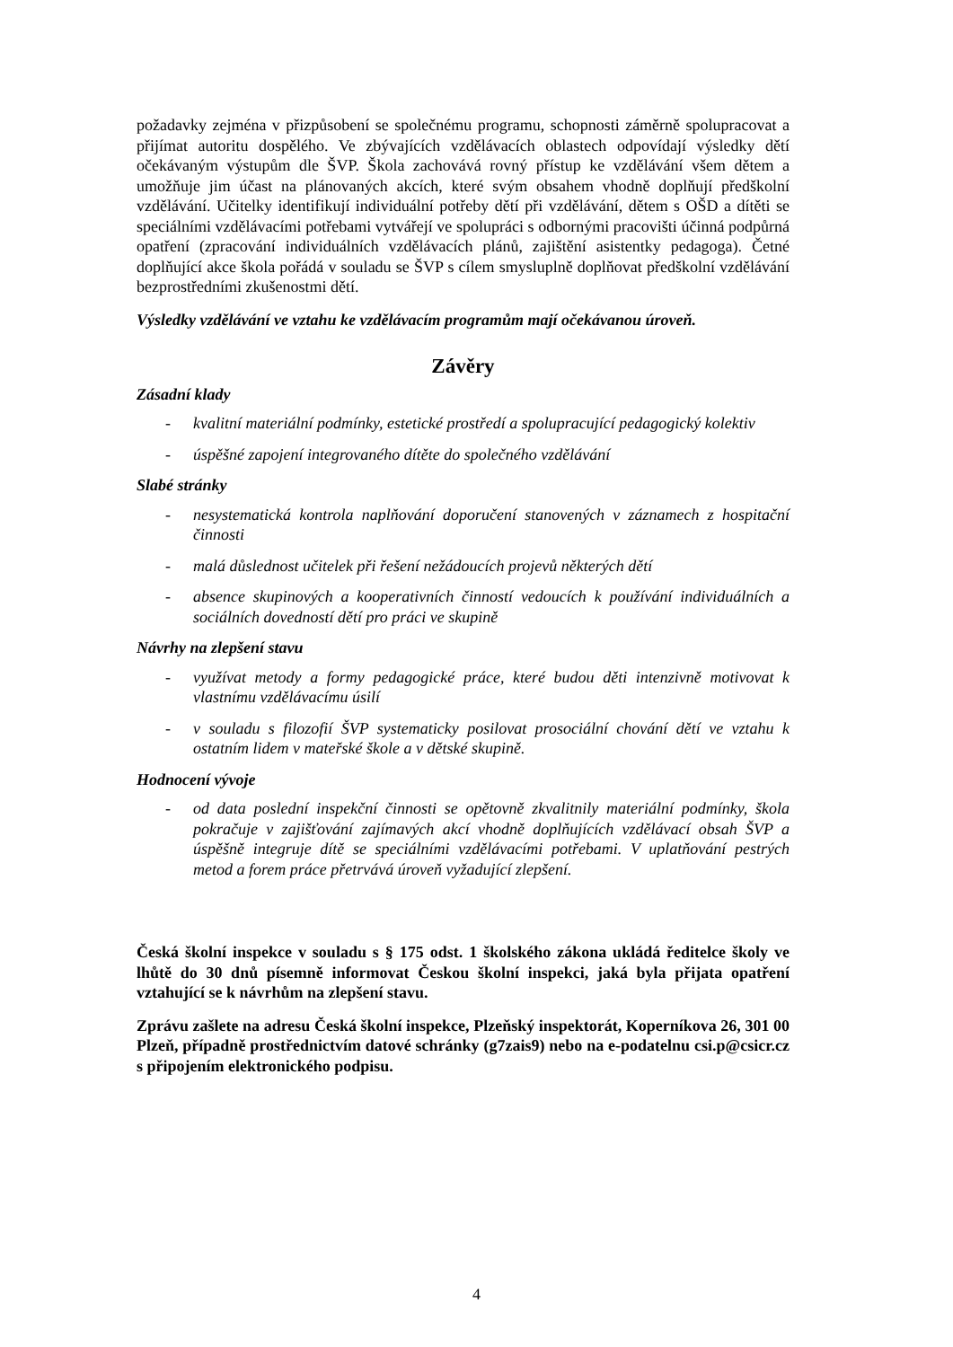požadavky zejména v přizpůsobení se společnému programu, schopnosti záměrně spolupracovat a přijímat autoritu dospělého. Ve zbývajících vzdělávacích oblastech odpovídají výsledky dětí očekávaným výstupům dle ŠVP. Škola zachovává rovný přístup ke vzdělávání všem dětem a umožňuje jim účast na plánovaných akcích, které svým obsahem vhodně doplňují předškolní vzdělávání. Učitelky identifikují individuální potřeby dětí při vzdělávání, dětem s OŠD a dítěti se speciálními vzdělávacími potřebami vytvářejí ve spolupráci s odbornými pracovišti účinná podpůrná opatření (zpracování individuálních vzdělávacích plánů, zajištění asistentky pedagoga). Četné doplňující akce škola pořádá v souladu se ŠVP s cílem smysluplně doplňovat předškolní vzdělávání bezprostředními zkušenostmi dětí.
Výsledky vzdělávání ve vztahu ke vzdělávacím programům mají očekávanou úroveň.
Závěry
Zásadní klady
- kvalitní materiální podmínky, estetické prostředí a spolupracující pedagogický kolektiv
- úspěšné zapojení integrovaného dítěte do společného vzdělávání
Slabé stránky
- nesystematická kontrola naplňování doporučení stanovených v záznamech z hospitační činnosti
- malá důslednost učitelek při řešení nežádoucích projevů některých dětí
- absence skupinových a kooperativních činností vedoucích k používání individuálních a sociálních dovedností dětí pro práci ve skupině
Návrhy na zlepšení stavu
- využívat metody a formy pedagogické práce, které budou děti intenzivně motivovat k vlastnímu vzdělávacímu úsilí
- v souladu s filozofií ŠVP systematicky posilovat prosociální chování dětí ve vztahu k ostatním lidem v mateřské škole a v dětské skupině.
Hodnocení vývoje
- od data poslední inspekční činnosti se opětovně zkvalitnily materiální podmínky, škola pokračuje v zajišťování zajímavých akcí vhodně doplňujících vzdělávací obsah ŠVP a úspěšně integruje dítě se speciálními vzdělávacími potřebami. V uplatňování pestrých metod a forem práce přetrvává úroveň vyžadující zlepšení.
Česká školní inspekce v souladu s § 175 odst. 1 školského zákona ukládá ředitelce školy ve lhůtě do 30 dnů písemně informovat Českou školní inspekci, jaká byla přijata opatření vztahující se k návrhům na zlepšení stavu.
Zprávu zašlete na adresu Česká školní inspekce, Plzeňský inspektorát, Koperníkova 26, 301 00 Plzeň, případně prostřednictvím datové schránky (g7zais9) nebo na e-podatelnu csi.p@csicr.cz s připojením elektronického podpisu.
4